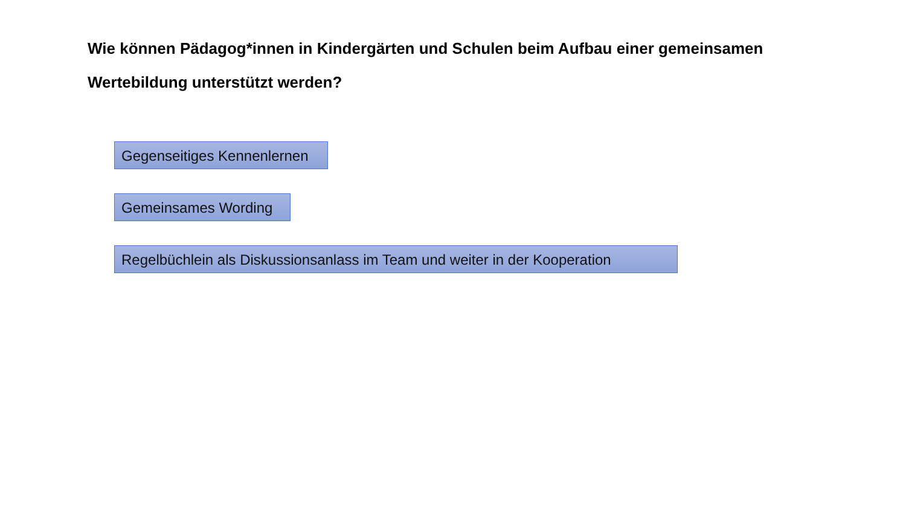Wie können Pädagog*innen in Kindergärten und Schulen beim Aufbau einer gemeinsamen Wertebildung unterstützt werden?
Gegenseitiges Kennenlernen
Gemeinsames Wording
Regelbüchlein als Diskussionsanlass im Team und weiter in der Kooperation